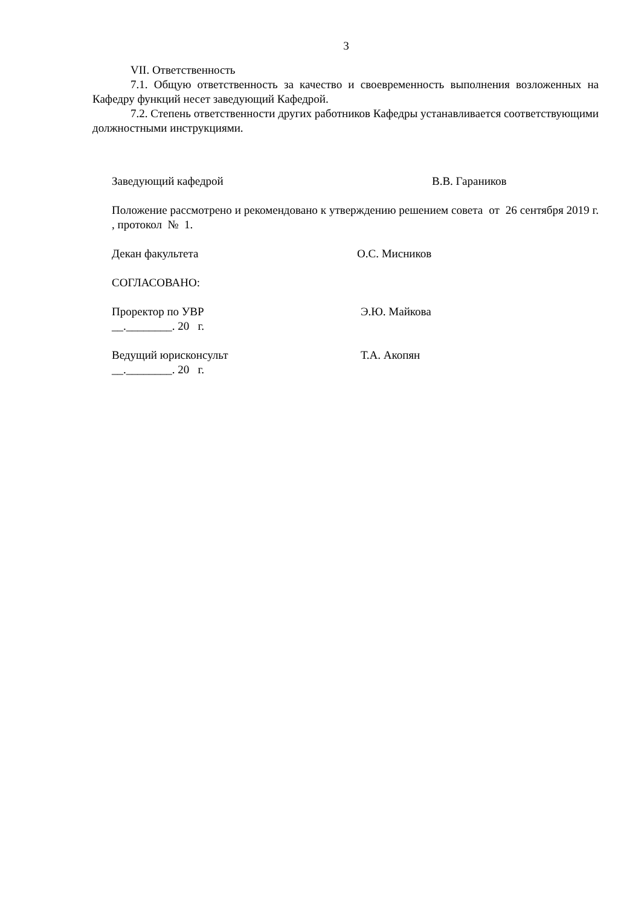3
VII. Ответственность
7.1. Общую ответственность за качество и своевременность выполнения возложенных на Кафедру функций несет заведующий Кафедрой.
7.2. Степень ответственности других работников Кафедры устанавливается соответствующими должностными инструкциями.
Заведующий кафедрой В.В. Гараников
Положение рассмотрено и рекомендовано к утверждению решением совета от 26 сентября 2019 г. , протокол № 1.
Декан факультета О.С. Мисников
СОГЛАСОВАНО:
Проректор по УВР Э.Ю. Майкова
__.________. 20 г.
Ведущий юрисконсульт Т.А. Акопян
__.________. 20 г.